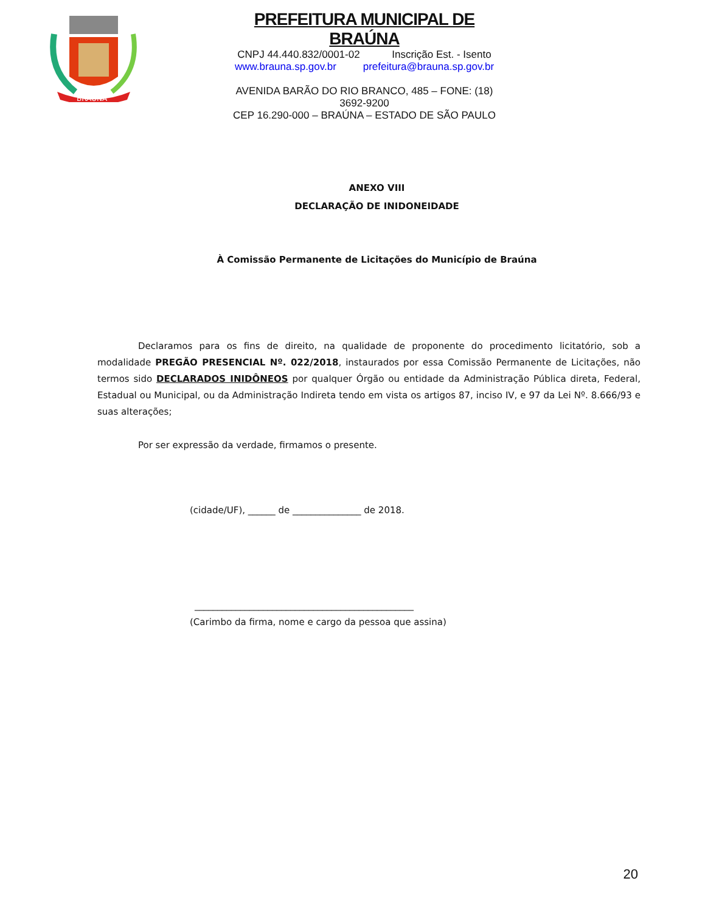BRAÚNA
PREFEITURA MUNICIPAL DE BRAÚNA
CNPJ 44.440.832/0001-02 Inscrição Est. - Isento
www.brauna.sp.gov.br prefeitura@brauna.sp.gov.br
AVENIDA BARÃO DO RIO BRANCO, 485 – FONE: (18) 3692-9200
CEP 16.290-000 – BRAÚNA – ESTADO DE SÃO PAULO
ANEXO VIII
DECLARAÇÃO DE INIDONEIDADE
À Comissão Permanente de Licitações do Município de Braúna
Declaramos para os fins de direito, na qualidade de proponente do procedimento licitatório, sob a modalidade PREGÃO PRESENCIAL Nº. 022/2018, instaurados por essa Comissão Permanente de Licitações, não termos sido DECLARADOS INIDÔNEOS por qualquer Órgão ou entidade da Administração Pública direta, Federal, Estadual ou Municipal, ou da Administração Indireta tendo em vista os artigos 87, inciso IV, e 97 da Lei Nº. 8.666/93 e suas alterações;
Por ser expressão da verdade, firmamos o presente.
(cidade/UF), ______ de _______________ de 2018.
________________________________________________
(Carimbo da firma, nome e cargo da pessoa que assina)
20